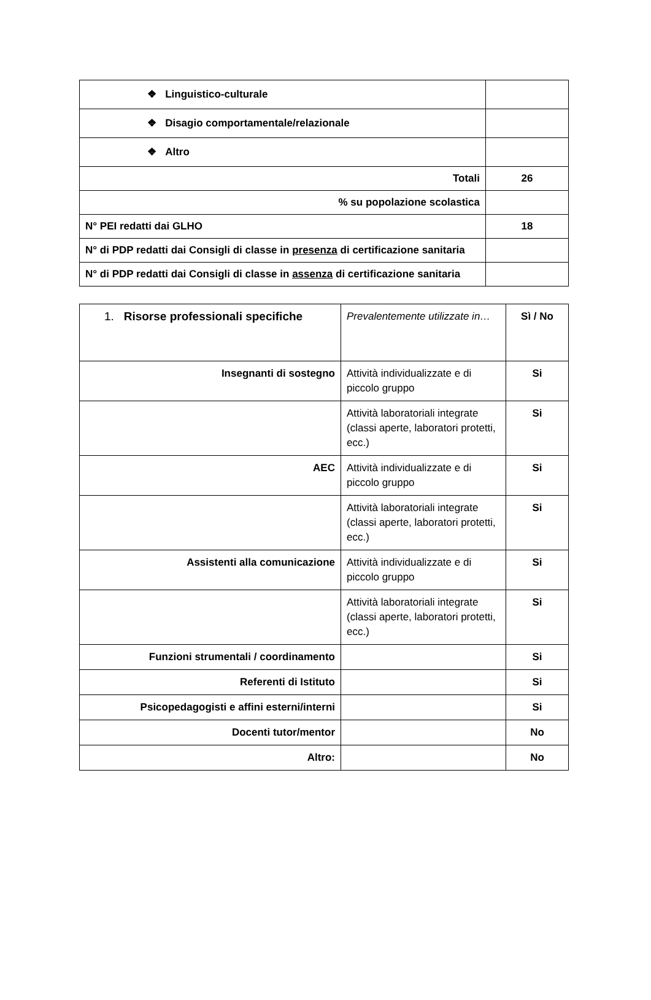| ❖ Linguistico-culturale | |
| ❖ Disagio comportamentale/relazionale | |
| ❖ Altro | |
| Totali | 26 |
| % su popolazione scolastica | |
| N° PEI redatti dai GLHO | 18 |
| N° di PDP redatti dai Consigli di classe in presenza di certificazione sanitaria | |
| N° di PDP redatti dai Consigli di classe in assenza di certificazione sanitaria | |
| 1. Risorse professionali specifiche | Prevalentemente utilizzate in… | Sì / No |
| Insegnanti di sostegno | Attività individualizzate e di piccolo gruppo | Si |
| | Attività laboratoriali integrate (classi aperte, laboratori protetti, ecc.) | Si |
| AEC | Attività individualizzate e di piccolo gruppo | Si |
| | Attività laboratoriali integrate (classi aperte, laboratori protetti, ecc.) | Si |
| Assistenti alla comunicazione | Attività individualizzate e di piccolo gruppo | Si |
| | Attività laboratoriali integrate (classi aperte, laboratori protetti, ecc.) | Si |
| Funzioni strumentali / coordinamento | | Si |
| Referenti di Istituto | | Si |
| Psicopedagogisti e affini esterni/interni | | Si |
| Docenti tutor/mentor | | No |
| Altro: | | No |